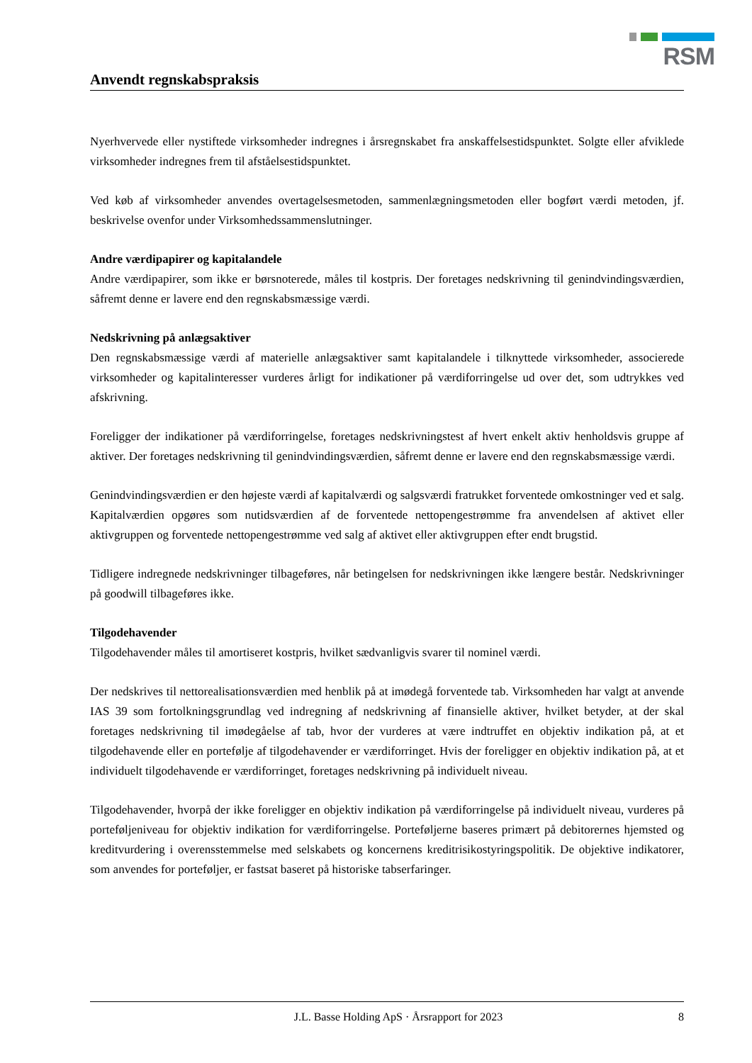RSM
Anvendt regnskabspraksis
Nyerhvervede eller nystiftede virksomheder indregnes i årsregnskabet fra anskaffelsestidspunktet. Solgte eller afviklede virksomheder indregnes frem til afståelsestidspunktet.
Ved køb af virksomheder anvendes overtagelsesmetoden, sammenlægningsmetoden eller bogført værdi metoden, jf. beskrivelse ovenfor under Virksomhedssammenslutninger.
Andre værdipapirer og kapitalandele
Andre værdipapirer, som ikke er børsnoterede, måles til kostpris. Der foretages nedskrivning til genindvindingsværdien, såfremt denne er lavere end den regnskabsmæssige værdi.
Nedskrivning på anlægsaktiver
Den regnskabsmæssige værdi af materielle anlægsaktiver samt kapitalandele i tilknyttede virksomheder, associerede virksomheder og kapitalinteresser vurderes årligt for indikationer på værdiforringelse ud over det, som udtrykkes ved afskrivning.
Foreligger der indikationer på værdiforringelse, foretages nedskrivningstest af hvert enkelt aktiv henholdsvis gruppe af aktiver. Der foretages nedskrivning til genindvindingsværdien, såfremt denne er lavere end den regnskabsmæssige værdi.
Genindvindingsværdien er den højeste værdi af kapitalværdi og salgsværdi fratrukket forventede omkostninger ved et salg. Kapitalværdien opgøres som nutidsværdien af de forventede nettopengestrømme fra anvendelsen af aktivet eller aktivgruppen og forventede nettopengestrømme ved salg af aktivet eller aktivgruppen efter endt brugstid.
Tidligere indregnede nedskrivninger tilbageføres, når betingelsen for nedskrivningen ikke længere består. Nedskrivninger på goodwill tilbageføres ikke.
Tilgodehavender
Tilgodehavender måles til amortiseret kostpris, hvilket sædvanligvis svarer til nominel værdi.
Der nedskrives til nettorealisationsværdien med henblik på at imødegå forventede tab. Virksomheden har valgt at anvende IAS 39 som fortolkningsgrundlag ved indregning af nedskrivning af finansielle aktiver, hvilket betyder, at der skal foretages nedskrivning til imødegåelse af tab, hvor der vurderes at være indtruffet en objektiv indikation på, at et tilgodehavende eller en portefølje af tilgodehavender er værdiforringet. Hvis der foreligger en objektiv indikation på, at et individuelt tilgodehavende er værdiforringet, foretages nedskrivning på individuelt niveau.
Tilgodehavender, hvorpå der ikke foreligger en objektiv indikation på værdiforringelse på individuelt niveau, vurderes på porteføljeniveau for objektiv indikation for værdiforringelse. Porteføljerne baseres primært på debitorernes hjemsted og kreditvurdering i overensstemmelse med selskabets og koncernens kreditrisikostyringspolitik. De objektive indikatorer, som anvendes for porteføljer, er fastsat baseret på historiske tabserfaringer.
J.L. Basse Holding ApS · Årsrapport for 2023 8